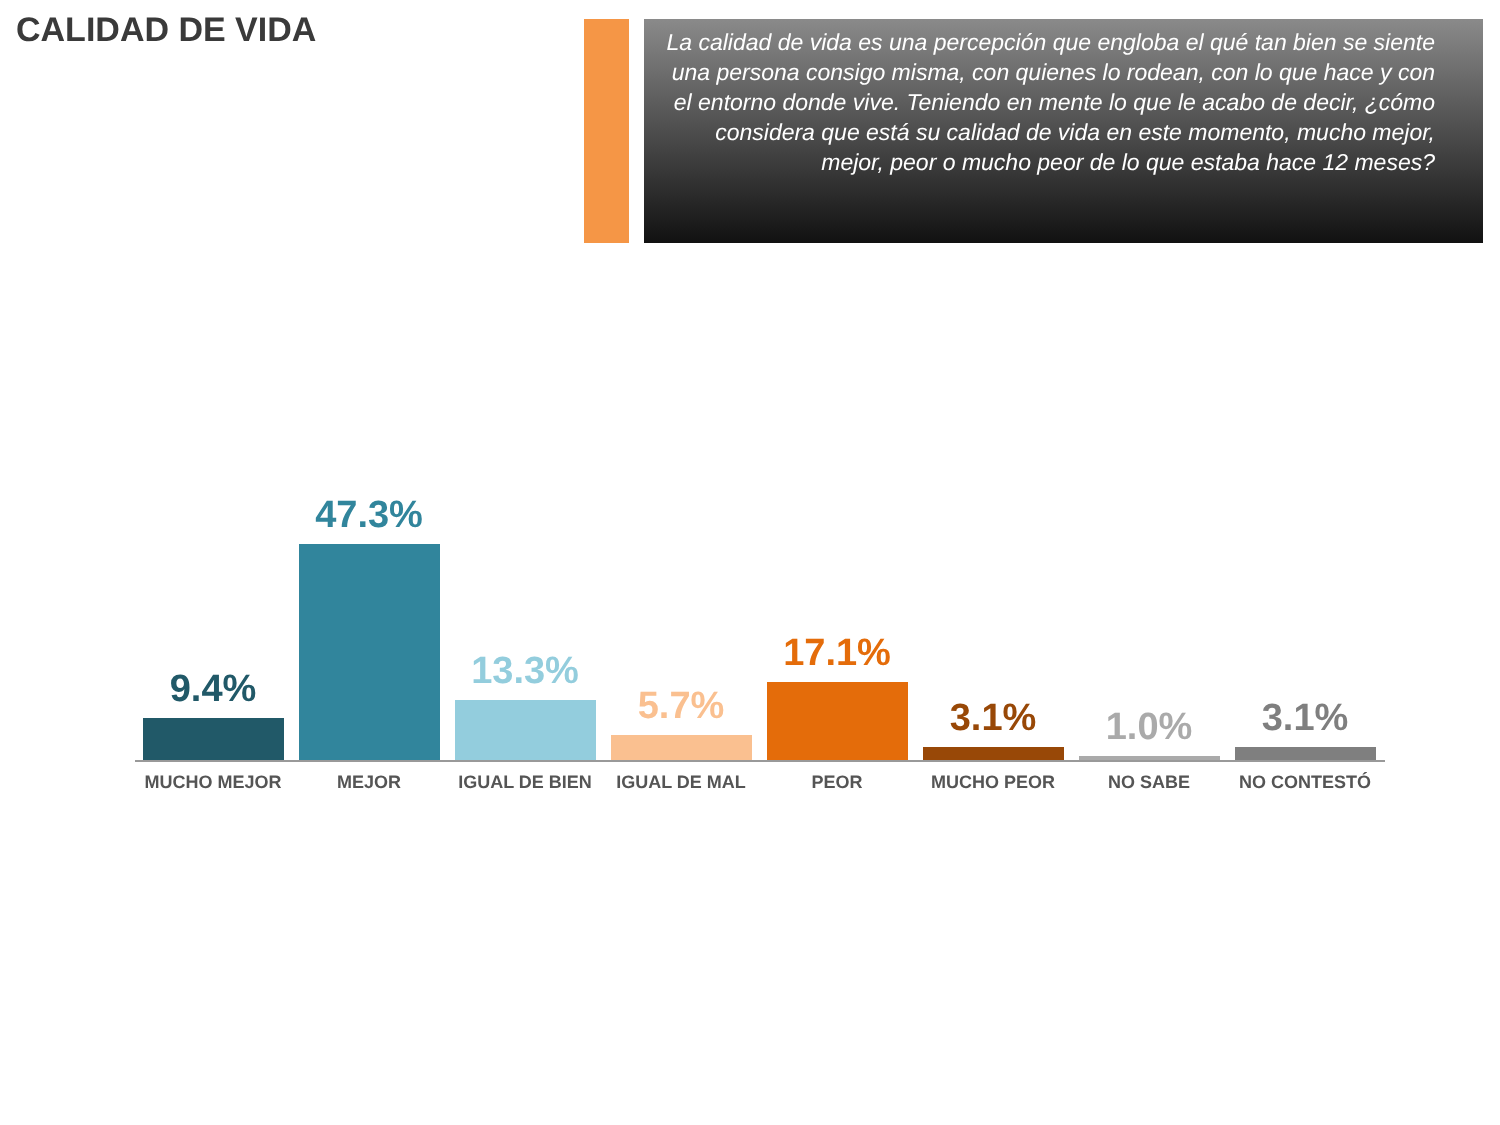CALIDAD DE VIDA
La calidad de vida es una percepción que engloba el qué tan bien se siente una persona consigo misma, con quienes lo rodean, con lo que hace y con el entorno donde vive. Teniendo en mente lo que le acabo de decir, ¿cómo considera que está su calidad de vida en este momento, mucho mejor, mejor, peor o mucho peor de lo que estaba hace 12 meses?
9.4%
47.3%
13.3%
5.7%
17.1%
3.1%
1.0%
3.1%
MUCHO MEJOR MEJOR IGUAL DE BIEN IGUAL DE MAL PEOR MUCHO PEOR NO SABE NO CONTESTÓ